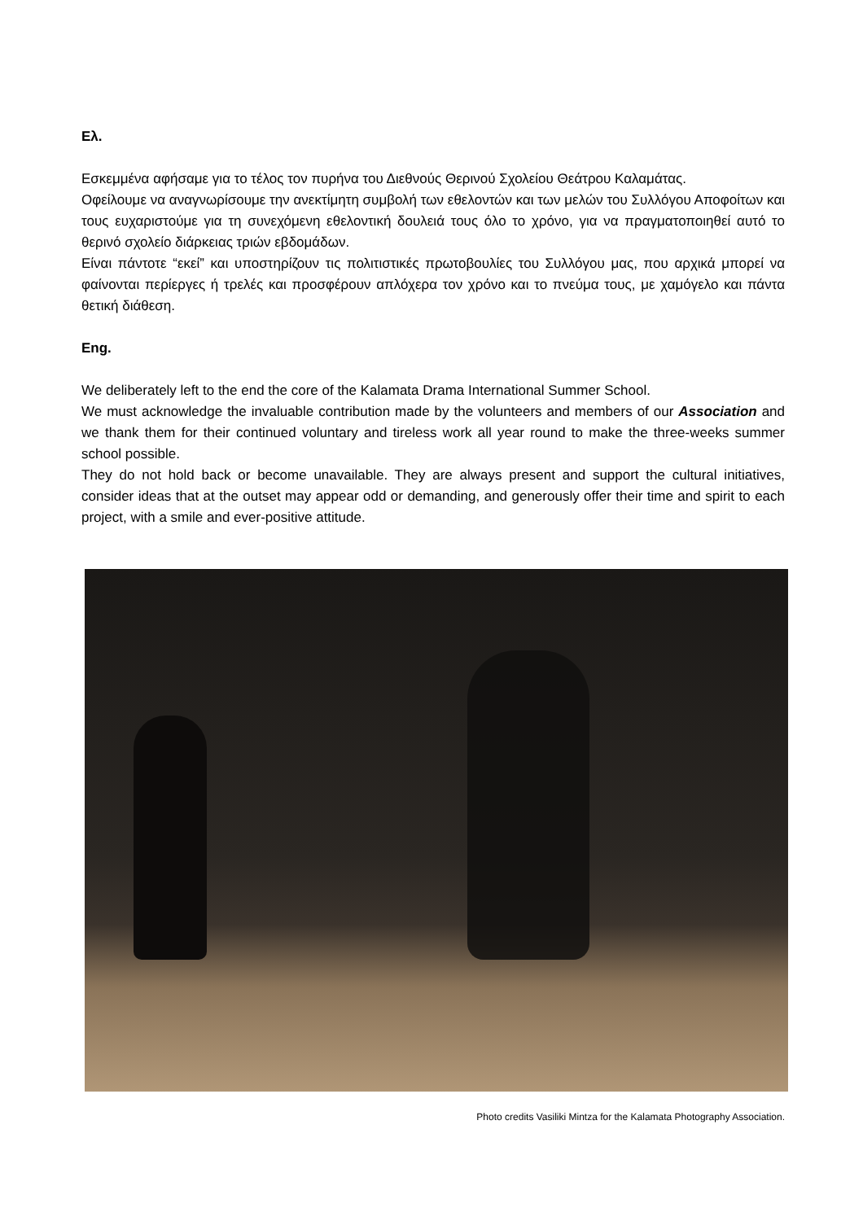Ελ.
Εσκεμμένα αφήσαμε για το τέλος τον πυρήνα του Διεθνούς Θερινού Σχολείου Θεάτρου Καλαμάτας.
Οφείλουμε να αναγνωρίσουμε την ανεκτίμητη συμβολή των εθελοντών και των μελών του Συλλόγου Αποφοίτων και τους ευχαριστούμε για τη συνεχόμενη εθελοντική δουλειά τους όλο το χρόνο, για να πραγματοποιηθεί αυτό το θερινό σχολείο διάρκειας τριών εβδομάδων.
Είναι πάντοτε “εκεί” και υποστηρίζουν τις πολιτιστικές πρωτοβουλίες του Συλλόγου μας, που αρχικά μπορεί να φαίνονται περίεργες ή τρελές και προσφέρουν απλόχερα τον χρόνο και το πνεύμα τους, με χαμόγελο και πάντα θετική διάθεση.
Eng.
We deliberately left to the end the core of the Kalamata Drama International Summer School.
We must acknowledge the invaluable contribution made by the volunteers and members of our Association and we thank them for their continued voluntary and tireless work all year round to make the three-weeks summer school possible.
They do not hold back or become unavailable. They are always present and support the cultural initiatives, consider ideas that at the outset may appear odd or demanding, and generously offer their time and spirit to each project, with a smile and ever-positive attitude.
Photo credits Vasiliki Mintza for the Kalamata Photography Association.